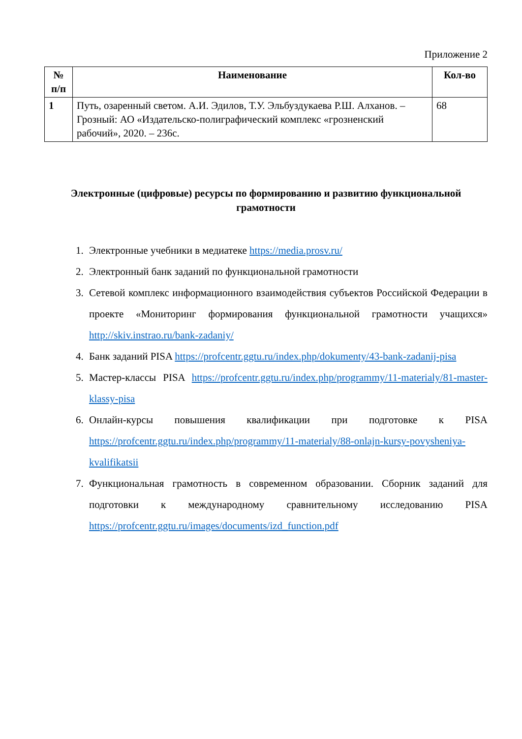Приложение 2
| № п/п | Наименование | Кол-во |
| --- | --- | --- |
| 1 | Путь, озаренный светом. А.И. Эдилов, Т.У. Эльбуздукаева Р.Ш. Алханов. – Грозный: АО «Издательско-полиграфический комплекс «грозненский рабочий», 2020. – 236с. | 68 |
Электронные (цифровые) ресурсы по формированию и развитию функциональной грамотности
1. Электронные учебники в медиатеке https://media.prosv.ru/
2. Электронный банк заданий по функциональной грамотности
3. Сетевой комплекс информационного взаимодействия субъектов Российской Федерации в проекте «Мониторинг формирования функциональной грамотности учащихся» http://skiv.instrao.ru/bank-zadaniy/
4. Банк заданий PISA https://profcentr.ggtu.ru/index.php/dokumenty/43-bank-zadanij-pisa
5. Мастер-классы PISA https://profcentr.ggtu.ru/index.php/programmy/11-materialy/81-master-klassy-pisa
6. Онлайн-курсы повышения квалификации при подготовке к PISA https://profcentr.ggtu.ru/index.php/programmy/11-materialy/88-onlajn-kursy-povysheniya-kvalifikatsii
7. Функциональная грамотность в современном образовании. Сборник заданий для подготовки к международному сравнительному исследованию PISA https://profcentr.ggtu.ru/images/documents/izd_function.pdf